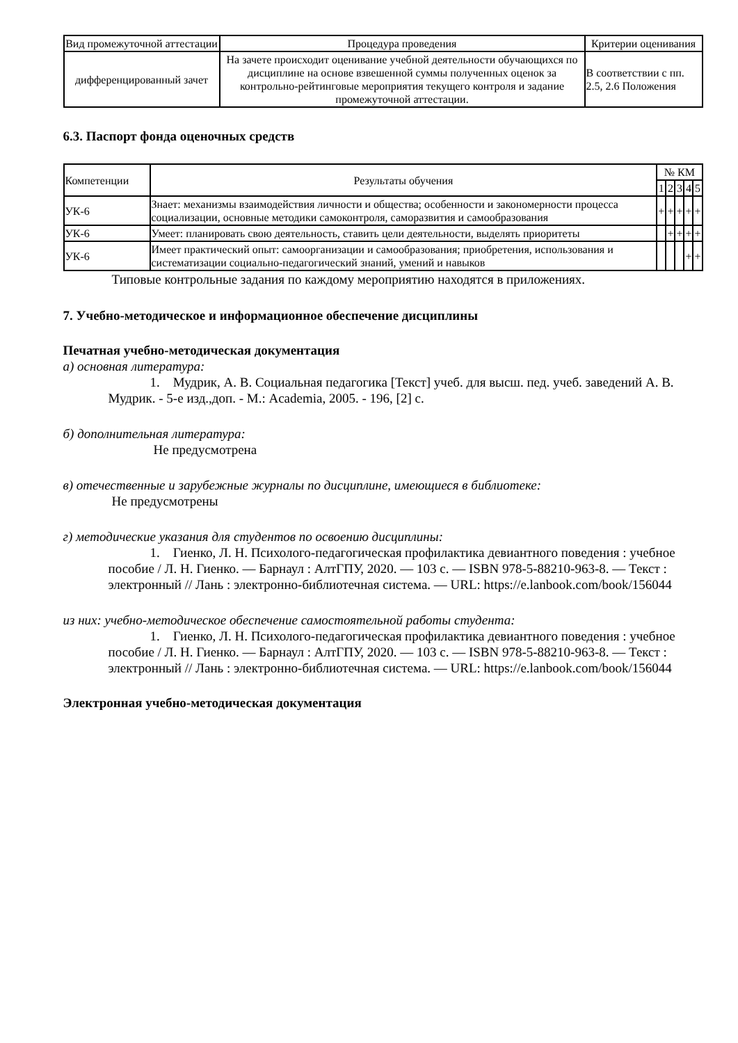| Вид промежуточной аттестации | Процедура проведения | Критерии оценивания |
| --- | --- | --- |
| дифференцированный зачет | На зачете происходит оценивание учебной деятельности обучающихся по дисциплине на основе взвешенной суммы полученных оценок за контрольно-рейтинговые мероприятия текущего контроля и задание промежуточной аттестации. | В соответствии с пп. 2.5, 2.6 Положения |
6.3. Паспорт фонда оценочных средств
| Компетенции | Результаты обучения | № КМ | | | | |
| --- | --- | --- | --- | --- | --- | --- |
| | | 1 | 2 | 3 | 4 | 5 |
| УК-6 | Знает: механизмы взаимодействия личности и общества; особенности и закономерности процесса социализации, основные методики самоконтроля, саморазвития и самообразования | + | + | + | + | + |
| УК-6 | Умеет: планировать свою деятельность, ставить цели деятельности, выделять приоритеты | | + | + | + | + |
| УК-6 | Имеет практический опыт: самоорганизации и самообразования; приобретения, использования и систематизации социально-педагогический знаний, умений и навыков | | | | + | + |
Типовые контрольные задания по каждому мероприятию находятся в приложениях.
7. Учебно-методическое и информационное обеспечение дисциплины
Печатная учебно-методическая документация
а) основная литература:
1. Мудрик, А. В. Социальная педагогика [Текст] учеб. для высш. пед. учеб. заведений А. В. Мудрик. - 5-е изд.,доп. - М.: Academia, 2005. - 196, [2] с.
б) дополнительная литература:
Не предусмотрена
в) отечественные и зарубежные журналы по дисциплине, имеющиеся в библиотеке:
Не предусмотрены
г) методические указания для студентов по освоению дисциплины:
1. Гиенко, Л. Н. Психолого-педагогическая профилактика девиантного поведения : учебное пособие / Л. Н. Гиенко. — Барнаул : АлтГПУ, 2020. — 103 с. — ISBN 978-5-88210-963-8. — Текст : электронный // Лань : электронно-библиотечная система. — URL: https://e.lanbook.com/book/156044
из них: учебно-методическое обеспечение самостоятельной работы студента:
1. Гиенко, Л. Н. Психолого-педагогическая профилактика девиантного поведения : учебное пособие / Л. Н. Гиенко. — Барнаул : АлтГПУ, 2020. — 103 с. — ISBN 978-5-88210-963-8. — Текст : электронный // Лань : электронно-библиотечная система. — URL: https://e.lanbook.com/book/156044
Электронная учебно-методическая документация